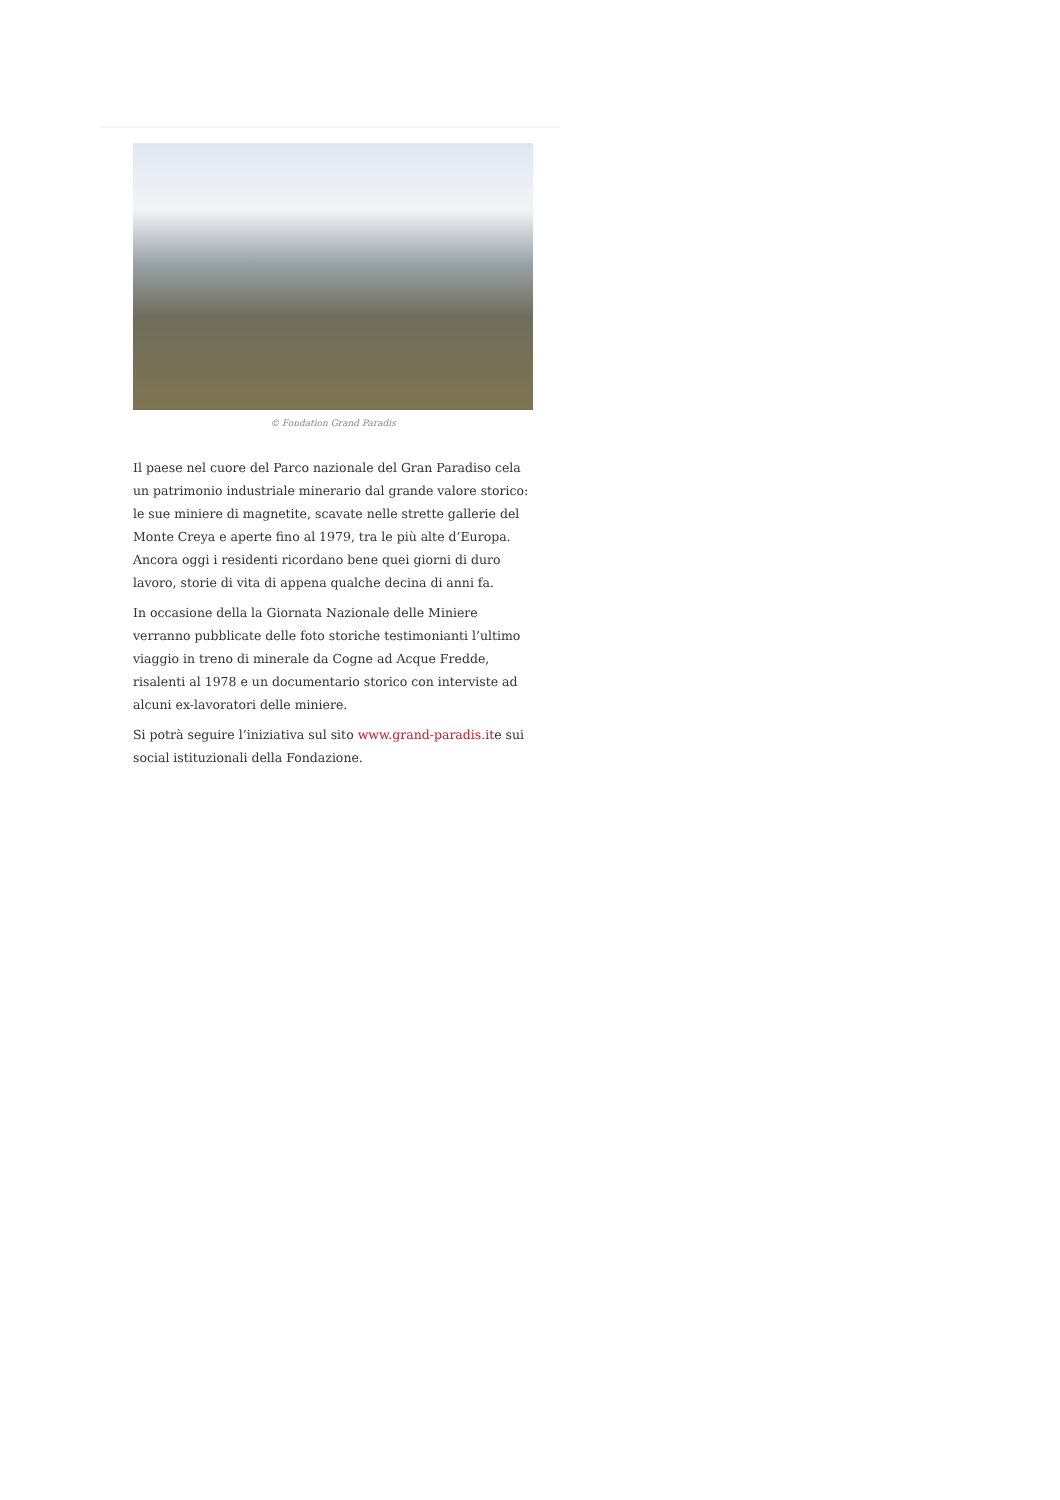© Fondation Grand Paradis
Il paese nel cuore del Parco nazionale del Gran Paradiso cela un patrimonio industriale minerario dal grande valore storico: le sue miniere di magnetite, scavate nelle strette gallerie del Monte Creya e aperte fino al 1979, tra le più alte d’Europa. Ancora oggi i residenti ricordano bene quei giorni di duro lavoro, storie di vita di appena qualche decina di anni fa.
In occasione della la Giornata Nazionale delle Miniere verranno pubblicate delle foto storiche testimonianti l’ultimo viaggio in treno di minerale da Cogne ad Acque Fredde, risalenti al 1978 e un documentario storico con interviste ad alcuni ex-lavoratori delle miniere.
Si potrà seguire l’iniziativa sul sito www.grand-paradis.ite sui social istituzionali della Fondazione.